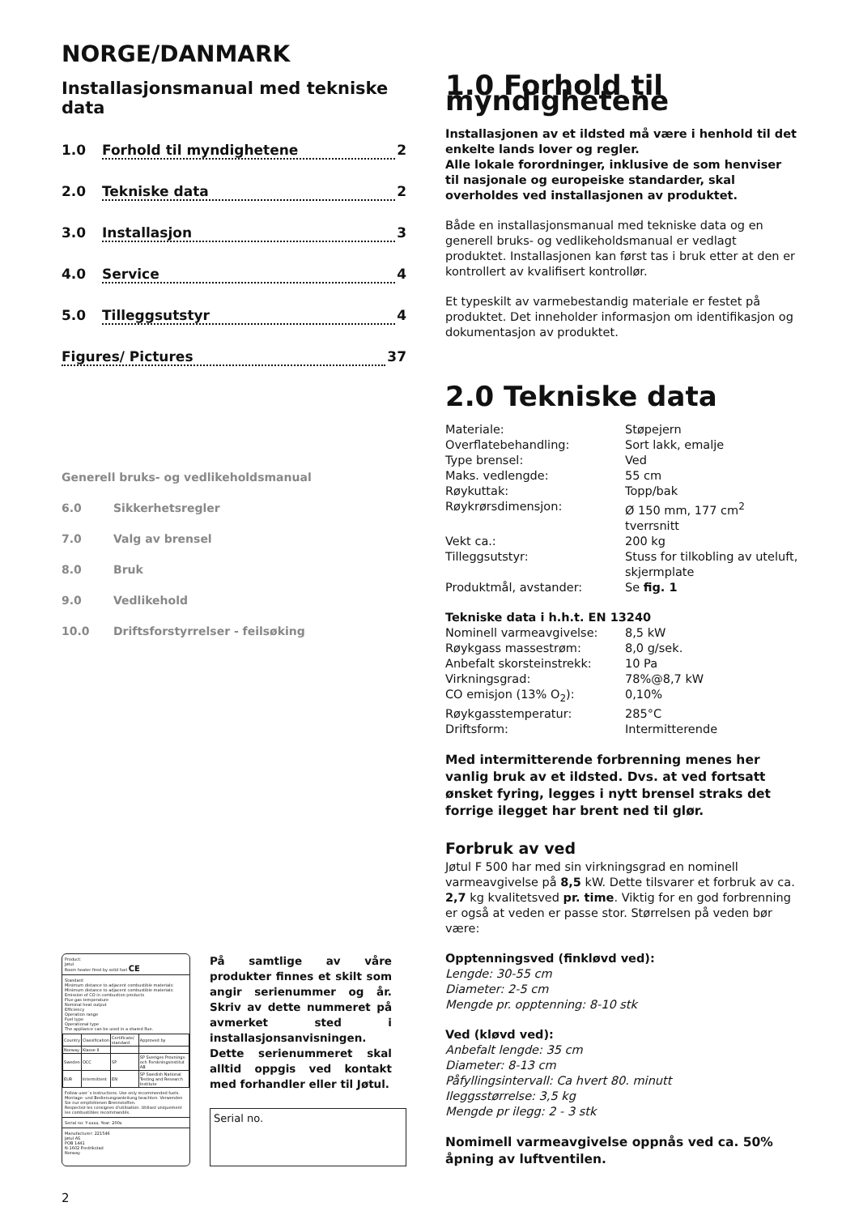NORGE/DANMARK
Installasjonsmanual med tekniske data
1.0 Forhold til myndighetene 2
2.0 Tekniske data 2
3.0 Installasjon 3
4.0 Service 4
5.0 Tilleggsutstyr 4
Figures/ Pictures 37
Generell bruks- og vedlikeholdsmanual
6.0 Sikkerhetsregler
7.0 Valg av brensel
8.0 Bruk
9.0 Vedlikehold
10.0 Driftsforstyrrelser - feilsøking
Product:
Jøtul
Room heater fired by solid fuel CE
Standard
Minimum distance to adjacent combustible materials:
Minimum distance to adjacent combustible materials:
Emission of CO in combustion products
Flue gas temperature
Nominal heat output
Efficiency
Operation range
Fuel type
Operational type
The appliance can be used in a shared flue.
| Country | Classification | Certificate/ standard | Approved by |
| Norway | Klasse II | | |
| Sweden | OCC | SP | SP Sveriges Provnings- och Forskningsinstitut AB |
| EUR | Intermittent | EN | SP Swedish National Testing and Research Institute |
Follow user`s instructions. Use only recommended fuels.
Montage- und Bedienungsanleitung beachten. Verwenden Sie nur empfohlenen Brennstoffen.
Respectez les consignes d'utilisation. Utilisez uniquement les combustibles recommandés.
Serial no: Y-xxxx, Year: 200x
Manufacturer: 221546
Jøtul AS
POB 1441
N-1602 Fredrikstad
Norway
På samtlige av våre produkter finnes et skilt som angir serienummer og år. Skriv av dette nummeret på avmerket sted i installasjonsanvisningen. Dette serienummeret skal alltid oppgis ved kontakt med forhandler eller til Jøtul.
Serial no.
2
1.0 Forhold til myndighetene
Installasjonen av et ildsted må være i henhold til det enkelte lands lover og regler.
Alle lokale forordninger, inklusive de som henviser til nasjonale og europeiske standarder, skal overholdes ved installasjonen av produktet.
Både en installasjonsmanual med tekniske data og en generell bruks- og vedlikeholdsmanual er vedlagt produktet. Installasjonen kan først tas i bruk etter at den er kontrollert av kvalifisert kontrollør.
Et typeskilt av varmebestandig materiale er festet på produktet. Det inneholder informasjon om identifikasjon og dokumentasjon av produktet.
2.0 Tekniske data
| Materiale: | Støpejern |
| Overflatebehandling: | Sort lakk, emalje |
| Type brensel: | Ved |
| Maks. vedlengde: | 55 cm |
| Røykuttak: | Topp/bak |
| Røykrørsdimensjon: | Ø 150 mm, 177 cm<sup>2</sup> tverrsnitt |
| Vekt ca.: | 200 kg |
| Tilleggsutstyr: | Stuss for tilkobling av uteluft, skjermplate |
| Produktmål, avstander: | Se fig. 1 |
Tekniske data i h.h.t. EN 13240
| Nominell varmeavgivelse: | 8,5 kW |
| Røykgass massestrøm: | 8,0 g/sek. |
| Anbefalt skorsteinstrekk: | 10 Pa |
| Virkningsgrad: | 78%@8,7 kW |
| CO emisjon (13% O<sub>2</sub>): | 0,10% |
| Røykgasstemperatur: | 285°C |
| Driftsform: | Intermitterende |
Med intermitterende forbrenning menes her vanlig bruk av et ildsted. Dvs. at ved fortsatt ønsket fyring, legges i nytt brensel straks det forrige ilegget har brent ned til glør.
Forbruk av ved
Jøtul F 500 har med sin virkningsgrad en nominell varmeavgivelse på 8,5 kW. Dette tilsvarer et forbruk av ca. 2,7 kg kvalitetsved pr. time. Viktig for en god forbrenning er også at veden er passe stor. Størrelsen på veden bør være:
Opptenningsved (finkløvd ved):
Lengde: 30-55 cm
Diameter: 2-5 cm
Mengde pr. opptenning: 8-10 stk
Ved (kløvd ved):
Anbefalt lengde: 35 cm
Diameter: 8-13 cm
Påfyllingsintervall: Ca hvert 80. minutt
Ileggsstørrelse: 3,5 kg
Mengde pr ilegg: 2 - 3 stk
Nomimell varmeavgivelse oppnås ved ca. 50% åpning av luftventilen.